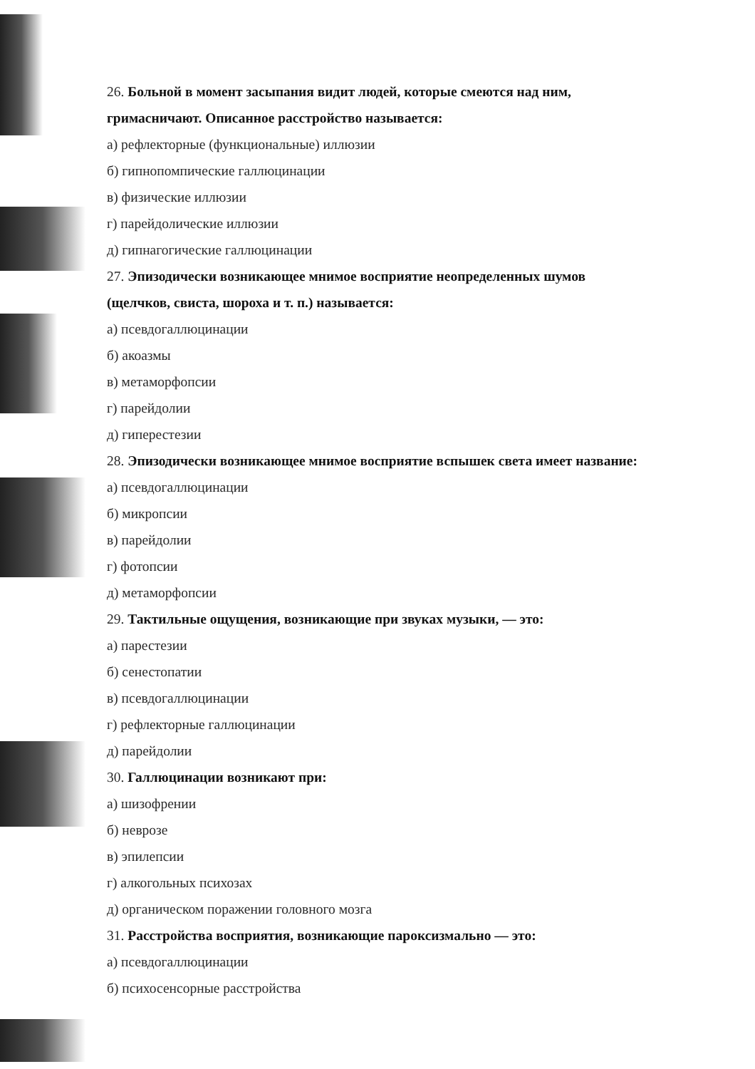26. Больной в момент засыпания видит людей, которые смеются над ним,
гримасничают. Описанное расстройство называется:
а) рефлекторные (функциональные) иллюзии
б) гипнопомпические галлюцинации
в) физические иллюзии
г) парейдолические иллюзии
д) гипнагогические галлюцинации
27. Эпизодически возникающее мнимое восприятие неопределенных шумов
(щелчков, свиста, шороха и т. п.) называется:
а) псевдогаллюцинации
б) акоазмы
в) метаморфопсии
г) парейдолии
д) гиперестезии
28. Эпизодически возникающее мнимое восприятие вспышек света имеет название:
а) псевдогаллюцинации
б) микропсии
в) парейдолии
г) фотопсии
д) метаморфопсии
29. Тактильные ощущения, возникающие при звуках музыки, — это:
а) парестезии
б) сенестопатии
в) псевдогаллюцинации
г) рефлекторные галлюцинации
д) парейдолии
30. Галлюцинации возникают при:
а) шизофрении
б) неврозе
в) эпилепсии
г) алкогольных психозах
д) органическом поражении головного мозга
31. Расстройства восприятия, возникающие пароксизмально — это:
а) псевдогаллюцинации
б) психосенсорные расстройства